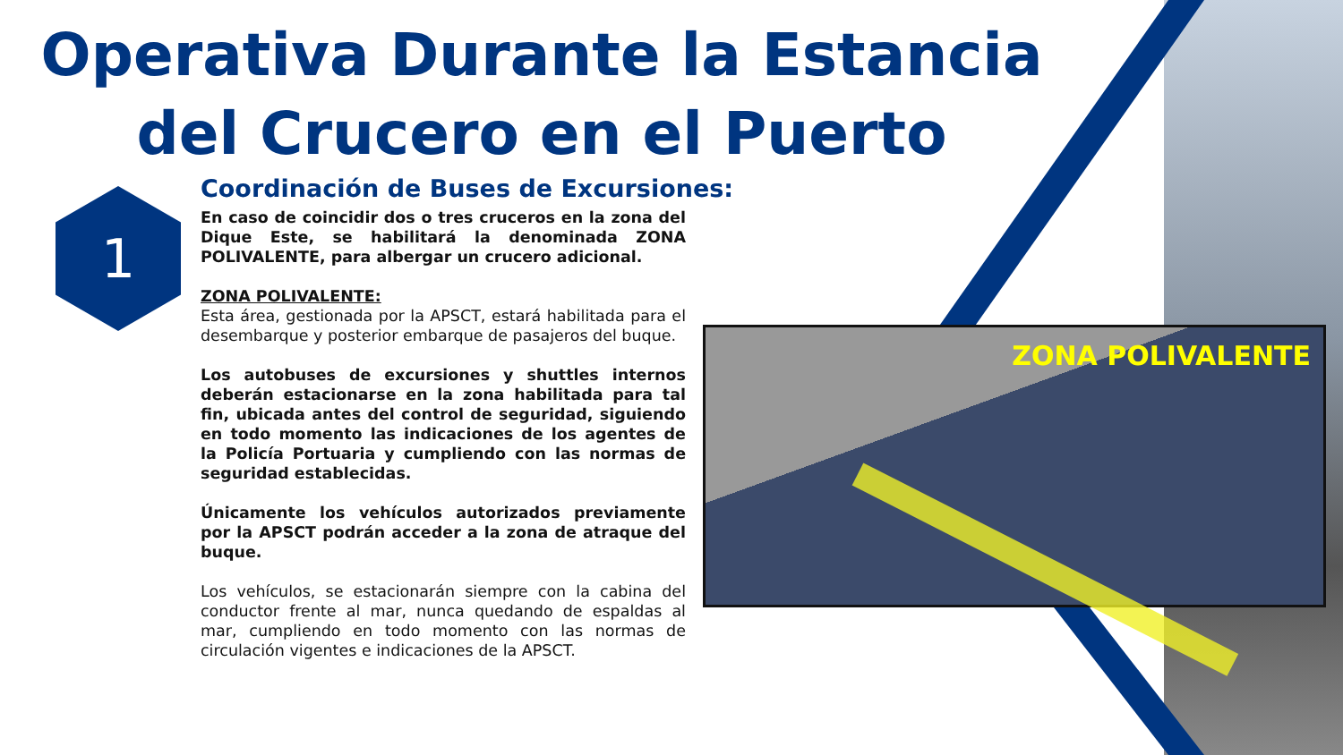Operativa Durante la Estancia
del Crucero en el Puerto
1
Coordinación de Buses de Excursiones:
En caso de coincidir dos o tres cruceros en la zona del Dique Este, se habilitará la denominada ZONA POLIVALENTE, para albergar un crucero adicional.
ZONA POLIVALENTE:
Esta área, gestionada por la APSCT, estará habilitada para el desembarque y posterior embarque de pasajeros del buque.
Los autobuses de excursiones y shuttles internos deberán estacionarse en la zona habilitada para tal fin, ubicada antes del control de seguridad, siguiendo en todo momento las indicaciones de los agentes de la Policía Portuaria y cumpliendo con las normas de seguridad establecidas.
Únicamente los vehículos autorizados previamente por la APSCT podrán acceder a la zona de atraque del buque.
Los vehículos, se estacionarán siempre con la cabina del conductor frente al mar, nunca quedando de espaldas al mar, cumpliendo en todo momento con las normas de circulación vigentes e indicaciones de la APSCT.
ZONA POLIVALENTE